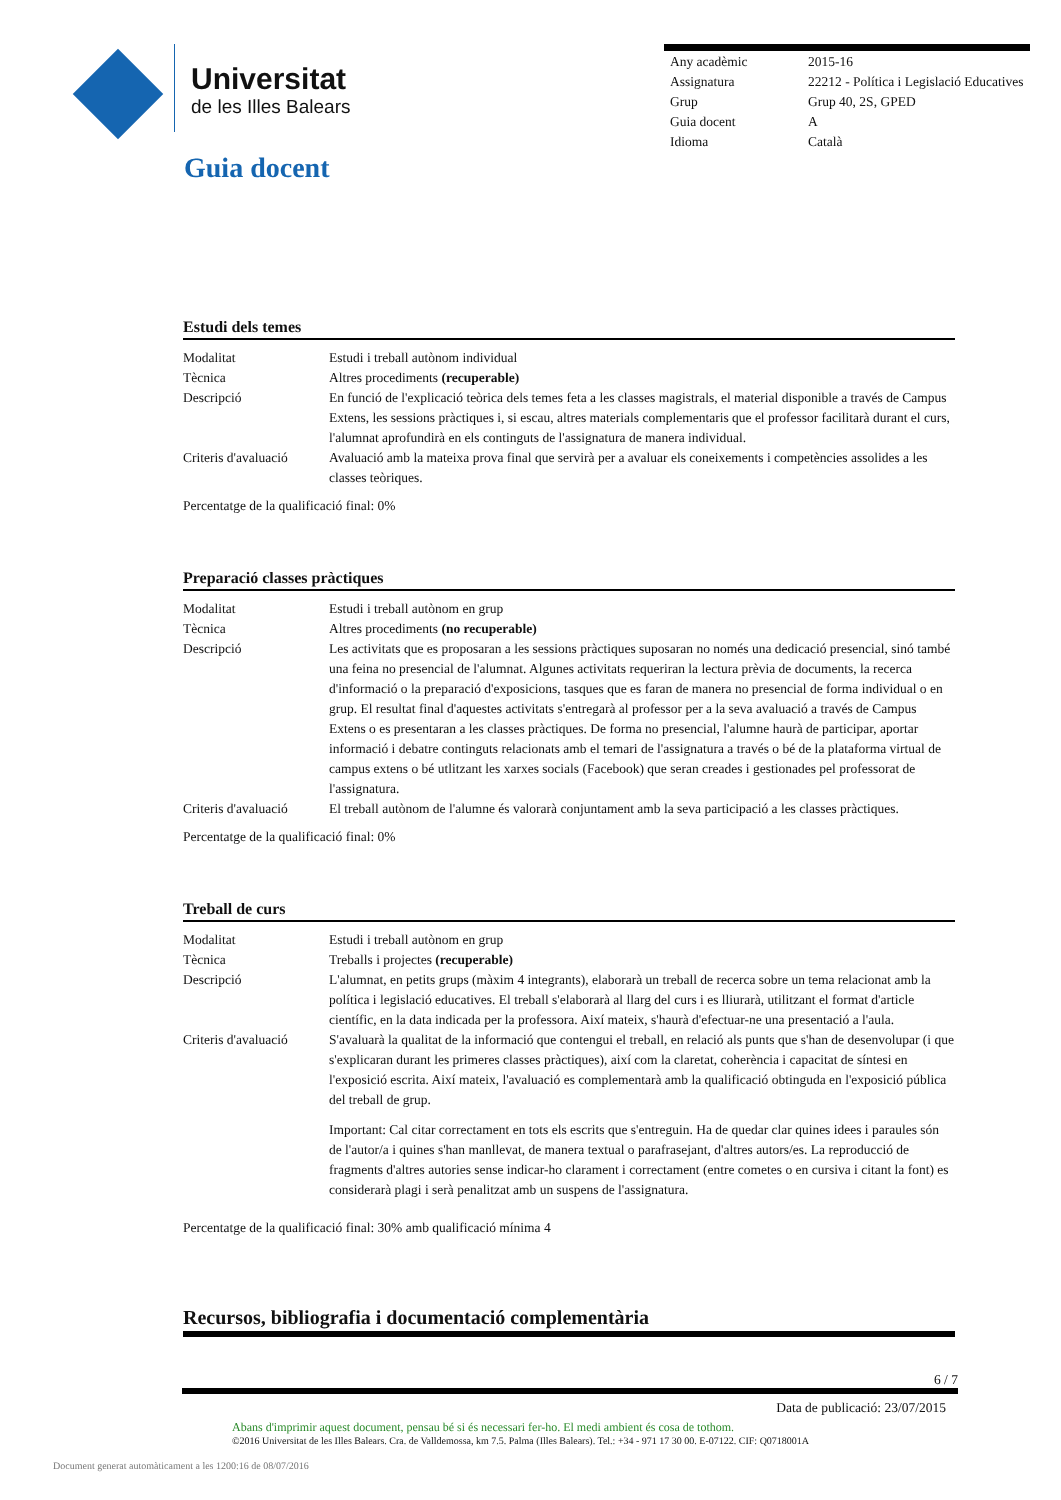Universitat
de les Illes Balears
Guia docent
| Any acadèmic | 2015-16 |
| Assignatura | 22212 - Política i Legislació Educatives |
| Grup | Grup 40, 2S, GPED |
| Guia docent | A |
| Idioma | Català |
Estudi dels temes
| Modalitat | Estudi i treball autònom individual |
| Tècnica | Altres procediments (recuperable) |
| Descripció | En funció de l'explicació teòrica dels temes feta a les classes magistrals, el material disponible a través de Campus Extens, les sessions pràctiques i, si escau, altres materials complementaris que el professor facilitarà durant el curs, l'alumnat aprofundirà en els continguts de l'assignatura de manera individual. |
| Criteris d'avaluació | Avaluació amb la mateixa prova final que servirà per a avaluar els coneixements i competències assolides a les classes teòriques. |
Percentatge de la qualificació final: 0%
Preparació classes pràctiques
| Modalitat | Estudi i treball autònom en grup |
| Tècnica | Altres procediments (no recuperable) |
| Descripció | Les activitats que es proposaran a les sessions pràctiques suposaran no només una dedicació presencial, sinó també una feina no presencial de l'alumnat. Algunes activitats requeriran la lectura prèvia de documents, la recerca d'informació o la preparació d'exposicions, tasques que es faran de manera no presencial de forma individual o en grup. El resultat final d'aquestes activitats s'entregarà al professor per a la seva avaluació a través de Campus Extens o es presentaran a les classes pràctiques. De forma no presencial, l'alumne haurà de participar, aportar informació i debatre continguts relacionats amb el temari de l'assignatura a través o bé de la plataforma virtual de campus extens o bé utlitzant les xarxes socials (Facebook) que seran creades i gestionades pel professorat de l'assignatura. |
| Criteris d'avaluació | El treball autònom de l'alumne és valorarà conjuntament amb la seva participació a les classes pràctiques. |
Percentatge de la qualificació final: 0%
Treball de curs
| Modalitat | Estudi i treball autònom en grup |
| Tècnica | Treballs i projectes (recuperable) |
| Descripció | L'alumnat, en petits grups (màxim 4 integrants), elaborarà un treball de recerca sobre un tema relacionat amb la política i legislació educatives. El treball s'elaborarà al llarg del curs i es lliurarà, utilitzant el format d'article científic, en la data indicada per la professora. Així mateix, s'haurà d'efectuar-ne una presentació a l'aula. |
| Criteris d'avaluació | S'avaluarà la qualitat de la informació que contengui el treball, en relació als punts que s'han de desenvolupar (i que s'explicaran durant les primeres classes pràctiques), així com la claretat, coherència i capacitat de síntesi en l'exposició escrita. Així mateix, l'avaluació es complementarà amb la qualificació obtinguda en l'exposició pública del treball de grup. Important: Cal citar correctament en tots els escrits que s'entreguin. Ha de quedar clar quines idees i paraules són de l'autor/a i quines s'han manllevat, de manera textual o parafrasejant, d'altres autors/es. La reproducció de fragments d'altres autories sense indicar-ho clarament i correctament (entre cometes o en cursiva i citant la font) es considerarà plagi i serà penalitzat amb un suspens de l'assignatura. |
Percentatge de la qualificació final: 30% amb qualificació mínima 4
Recursos, bibliografia i documentació complementària
6 / 7
Data de publicació: 23/07/2015
Abans d'imprimir aquest document, pensau bé si és necessari fer-ho. El medi ambient és cosa de tothom.
©2016 Universitat de les Illes Balears. Cra. de Valldemossa, km 7.5. Palma (Illes Balears). Tel.: +34 - 971 17 30 00. E-07122. CIF: Q0718001A
Document generat automàticament a les 1200:16 de 08/07/2016